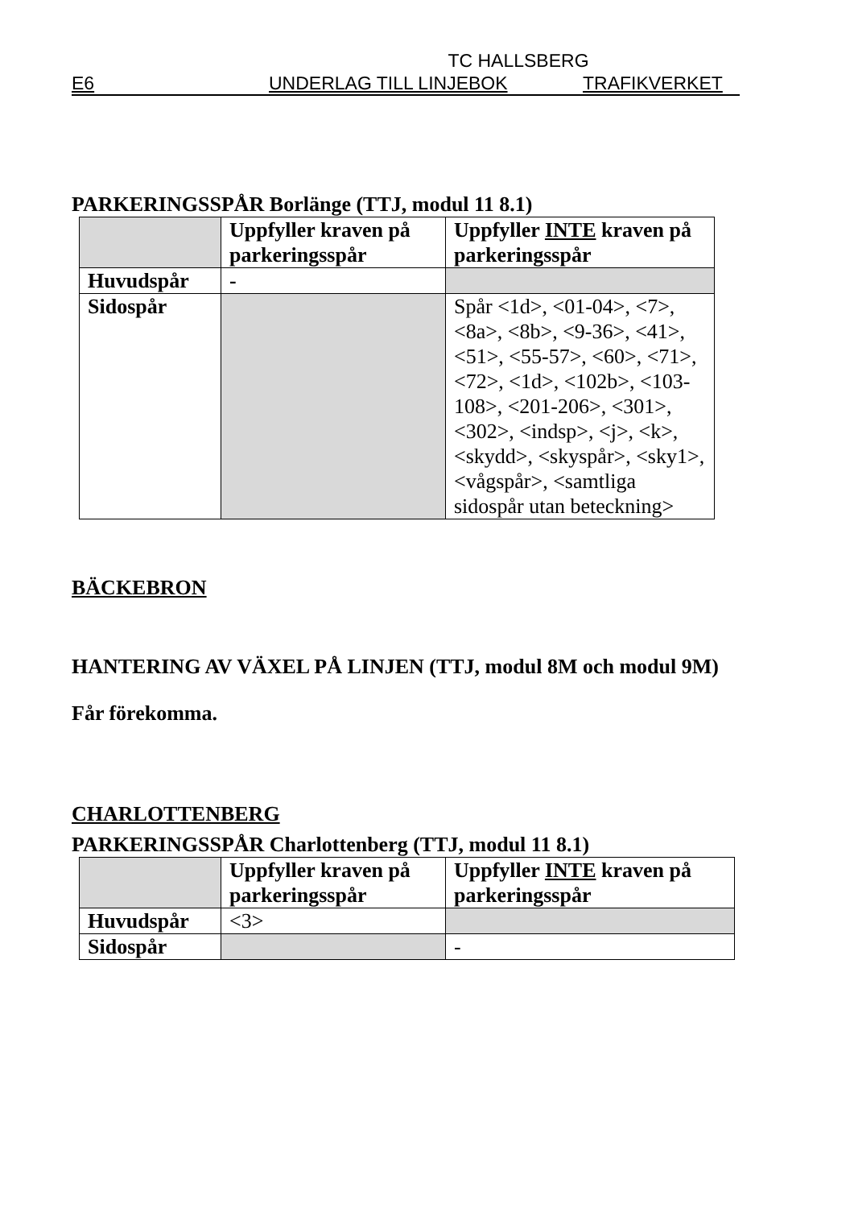TC HALLSBERG
E6 UNDERLAG TILL LINJEBOK TRAFIKVERKET
PARKERINGSSPÅR Borlänge (TTJ, modul 11 8.1)
| | Uppfyller kraven på parkeringsspår | Uppfyller INTE kraven på parkeringsspår |
| --- | --- | --- |
| Huvudspår | - | |
| Sidospår | | Spår <1d>, <01-04>, <7>, <8a>, <8b>, <9-36>, <41>, <51>, <55-57>, <60>, <71>, <72>, <1d>, <102b>, <103-108>, <201-206>, <301>, <302>, <indsp>, <j>, <k>, <skydd>, <skyspår>, <sky1>, <vågspår>, <samtliga sidospår utan beteckning> |
BÄCKEBRON
HANTERING AV VÄXEL PÅ LINJEN (TTJ, modul 8M och modul 9M)
Får förekomma.
CHARLOTTENBERG
PARKERINGSSPÅR Charlottenberg (TTJ, modul 11 8.1)
| | Uppfyller kraven på parkeringsspår | Uppfyller INTE kraven på parkeringsspår |
| --- | --- | --- |
| Huvudspår | <3> | |
| Sidospår | | - |